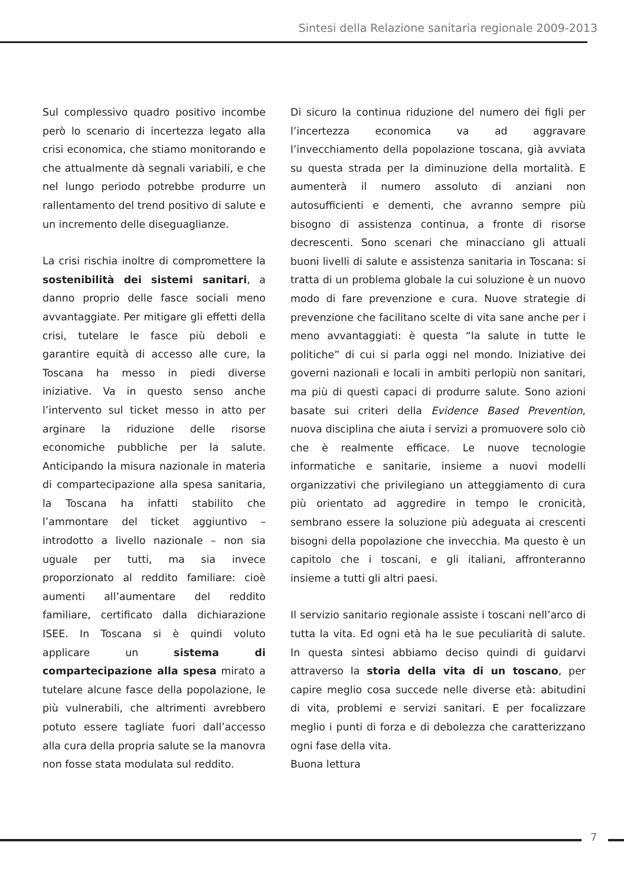Sintesi della Relazione sanitaria regionale 2009-2013
Sul complessivo quadro positivo incombe però lo scenario di incertezza legato alla crisi economica, che stiamo monitorando e che attualmente dà segnali variabili, e che nel lungo periodo potrebbe produrre un rallentamento del trend positivo di salute e un incremento delle diseguaglianze.
La crisi rischia inoltre di compromettere la sostenibilità dei sistemi sanitari, a danno proprio delle fasce sociali meno avvantaggiate. Per mitigare gli effetti della crisi, tutelare le fasce più deboli e garantire equità di accesso alle cure, la Toscana ha messo in piedi diverse iniziative. Va in questo senso anche l’intervento sul ticket messo in atto per arginare la riduzione delle risorse economiche pubbliche per la salute. Anticipando la misura nazionale in materia di compartecipazione alla spesa sanitaria, la Toscana ha infatti stabilito che l’ammontare del ticket aggiuntivo – introdotto a livello nazionale – non sia uguale per tutti, ma sia invece proporzionato al reddito familiare: cioè aumenti all’aumentare del reddito familiare, certificato dalla dichiarazione ISEE. In Toscana si è quindi voluto applicare un sistema di compartecipazione alla spesa mirato a tutelare alcune fasce della popolazione, le più vulnerabili, che altrimenti avrebbero potuto essere tagliate fuori dall’accesso alla cura della propria salute se la manovra non fosse stata modulata sul reddito.
Di sicuro la continua riduzione del numero dei figli per l’incertezza economica va ad aggravare l’invecchiamento della popolazione toscana, già avviata su questa strada per la diminuzione della mortalità. E aumenterà il numero assoluto di anziani non autosufficienti e dementi, che avranno sempre più bisogno di assistenza continua, a fronte di risorse decrescenti. Sono scenari che minacciano gli attuali buoni livelli di salute e assistenza sanitaria in Toscana: si tratta di un problema globale la cui soluzione è un nuovo modo di fare prevenzione e cura. Nuove strategie di prevenzione che facilitano scelte di vita sane anche per i meno avvantaggiati: è questa “la salute in tutte le politiche” di cui si parla oggi nel mondo. Iniziative dei governi nazionali e locali in ambiti perlopiù non sanitari, ma più di questi capaci di produrre salute. Sono azioni basate sui criteri della Evidence Based Prevention, nuova disciplina che aiuta i servizi a promuovere solo ciò che è realmente efficace. Le nuove tecnologie informatiche e sanitarie, insieme a nuovi modelli organizzativi che privilegiano un atteggiamento di cura più orientato ad aggredire in tempo le cronicità, sembrano essere la soluzione più adeguata ai crescenti bisogni della popolazione che invecchia. Ma questo è un capitolo che i toscani, e gli italiani, affronteranno insieme a tutti gli altri paesi.
Il servizio sanitario regionale assiste i toscani nell’arco di tutta la vita. Ed ogni età ha le sue peculiarità di salute. In questa sintesi abbiamo deciso quindi di guidarvi attraverso la storia della vita di un toscano, per capire meglio cosa succede nelle diverse età: abitudini di vita, problemi e servizi sanitari. E per focalizzare meglio i punti di forza e di debolezza che caratterizzano ogni fase della vita.
Buona lettura
7